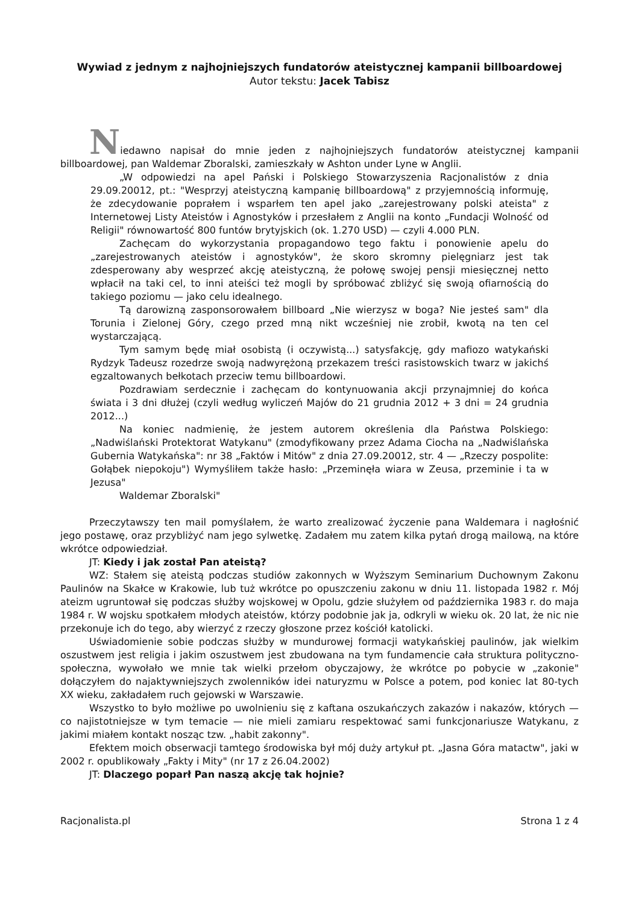Wywiad z jednym z najhojniejszych fundatorów ateistycznej kampanii billboardowej
Autor tekstu: Jacek Tabisz
Niedawno napisał do mnie jeden z najhojniejszych fundatorów ateistycznej kampanii billboardowej, pan Waldemar Zboralski, zamieszkały w Ashton under Lyne w Anglii.
„W odpowiedzi na apel Pański i Polskiego Stowarzyszenia Racjonalistów z dnia 29.09.20012, pt.: "Wesprzyj ateistyczną kampanię billboardową" z przyjemnością informuję, że zdecydowanie poprałem i wsparłem ten apel jako „zarejestrowany polski ateista" z Internetowej Listy Ateistów i Agnostyków i przesłałem z Anglii na konto „Fundacji Wolność od Religii" równowartość 800 funtów brytyjskich (ok. 1.270 USD) — czyli 4.000 PLN.
Zachęcam do wykorzystania propagandowo tego faktu i ponowienie apelu do „zarejestrowanych ateistów i agnostyków", że skoro skromny pielęgniarz jest tak zdesperowany aby wesprzeć akcję ateistyczną, że połowę swojej pensji miesięcznej netto wpłacił na taki cel, to inni ateiści też mogli by spróbować zbliżyć się swoją ofiarnością do takiego poziomu — jako celu idealnego.
Tą darowizną zasponsorowałem billboard „Nie wierzysz w boga? Nie jesteś sam" dla Torunia i Zielonej Góry, czego przed mną nikt wcześniej nie zrobił, kwotą na ten cel wystarczającą.
Tym samym będę miał osobistą (i oczywistą...) satysfakcję, gdy mafiozo watykański Rydzyk Tadeusz rozedrze swoją nadwyrężoną przekazem treści rasistowskich twarz w jakichś egzaltowanych bełkotach przeciw temu billboardowi.
Pozdrawiam serdecznie i zachęcam do kontynuowania akcji przynajmniej do końca świata i 3 dni dłużej (czyli według wyliczeń Majów do 21 grudnia 2012 + 3 dni = 24 grudnia 2012...)
Na koniec nadmienię, że jestem autorem określenia dla Państwa Polskiego: „Nadwiślański Protektorat Watykanu" (zmodyfikowany przez Adama Ciocha na „Nadwiślańska Gubernia Watykańska": nr 38 „Faktów i Mitów" z dnia 27.09.20012, str. 4 — „Rzeczy pospolite: Gołąbek niepokoju") Wymyśliłem także hasło: „Przeminęła wiara w Zeusa, przeminie i ta w Jezusa"
Waldemar Zboralski"
Przeczytawszy ten mail pomyślałem, że warto zrealizować życzenie pana Waldemara i nagłośnić jego postawę, oraz przybliżyć nam jego sylwetkę. Zadałem mu zatem kilka pytań drogą mailową, na które wkrótce odpowiedział.
JT: Kiedy i jak został Pan ateistą?
WZ: Stałem się ateistą podczas studiów zakonnych w Wyższym Seminarium Duchownym Zakonu Paulinów na Skałce w Krakowie, lub tuż wkrótce po opuszczeniu zakonu w dniu 11. listopada 1982 r. Mój ateizm ugruntował się podczas służby wojskowej w Opolu, gdzie służyłem od października 1983 r. do maja 1984 r. W wojsku spotkałem młodych ateistów, którzy podobnie jak ja, odkryli w wieku ok. 20 lat, że nic nie przekonuje ich do tego, aby wierzyć z rzeczy głoszone przez kościół katolicki.
Uświadomienie sobie podczas służby w mundurowej formacji watykańskiej paulinów, jak wielkim oszustwem jest religia i jakim oszustwem jest zbudowana na tym fundamencie cała struktura polityczno-społeczna, wywołało we mnie tak wielki przełom obyczajowy, że wkrótce po pobycie w „zakonie" dołączyłem do najaktywniejszych zwolenników idei naturyzmu w Polsce a potem, pod koniec lat 80-tych XX wieku, zakładałem ruch gejowski w Warszawie.
Wszystko to było możliwe po uwolnieniu się z kaftana oszukańczych zakazów i nakazów, których — co najistotniejsze w tym temacie — nie mieli zamiaru respektować sami funkcjonariusze Watykanu, z jakimi miałem kontakt nosząc tzw. „habit zakonny".
Efektem moich obserwacji tamtego środowiska był mój duży artykuł pt. „Jasna Góra matactw", jaki w 2002 r. opublikowały „Fakty i Mity" (nr 17 z 26.04.2002)
JT: Dlaczego poparł Pan naszą akcję tak hojnie?
Racjonalista.pl Strona 1 z 4